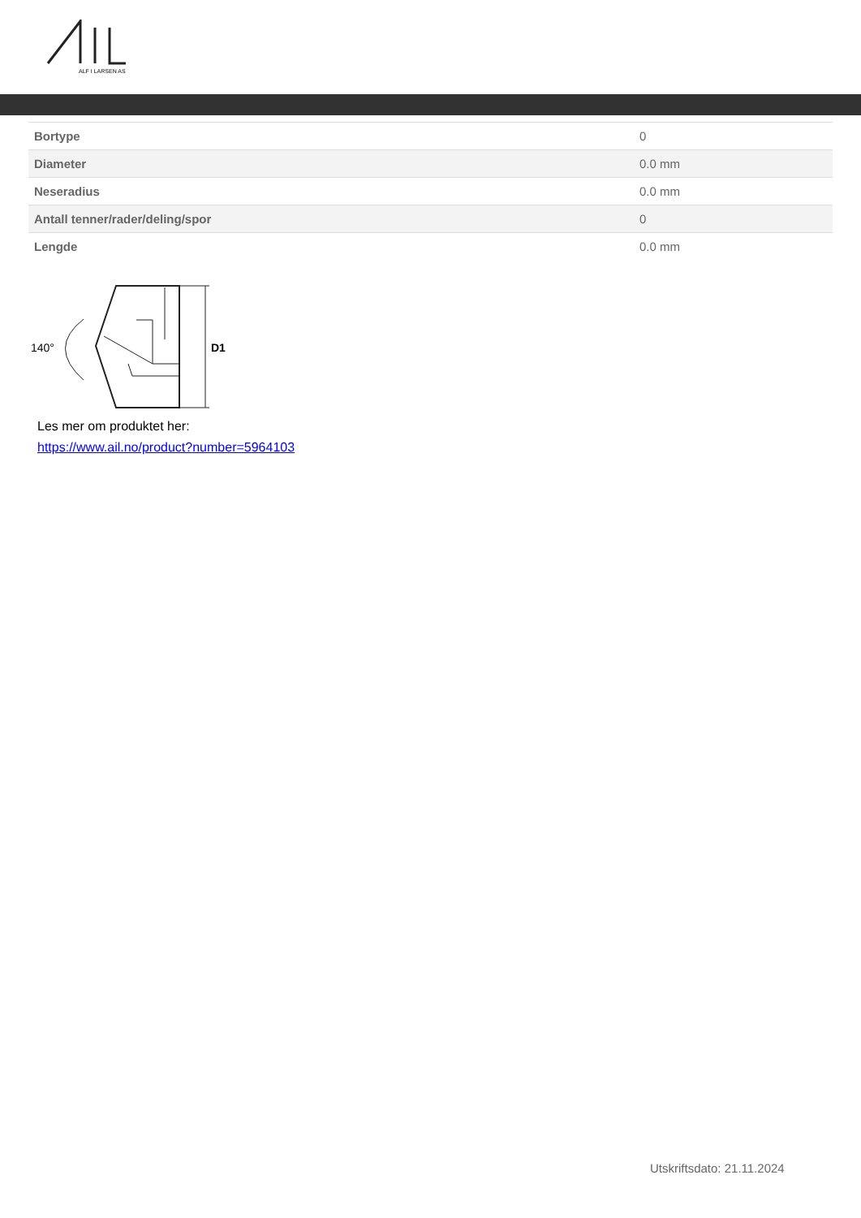ALF I LARSEN AS
| Bortype | 0 |
| Diameter | 0.0 mm |
| Neseradius | 0.0 mm |
| Antall tenner/rader/deling/spor | 0 |
| Lengde | 0.0 mm |
140°
D1
Les mer om produktet her:
https://www.ail.no/product?number=5964103
Utskriftsdato: 21.11.2024